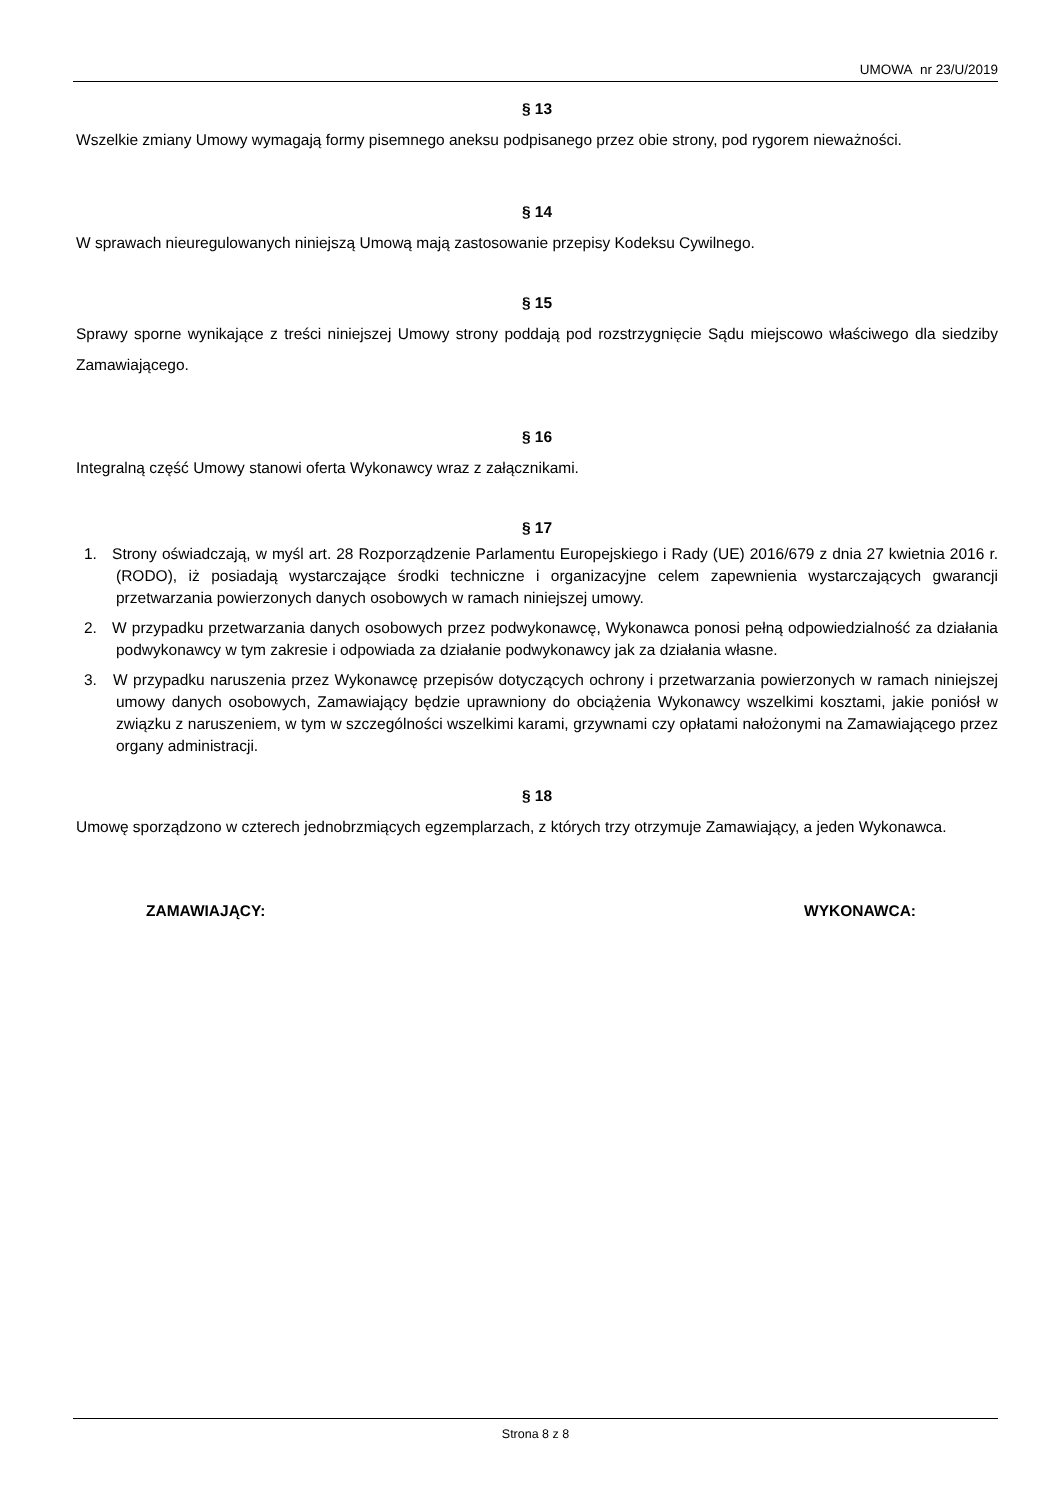UMOWA nr 23/U/2019
§ 13
Wszelkie zmiany Umowy wymagają formy pisemnego aneksu podpisanego przez obie strony, pod rygorem nieważności.
§ 14
W sprawach nieuregulowanych niniejszą Umową mają zastosowanie przepisy Kodeksu Cywilnego.
§ 15
Sprawy sporne wynikające z treści niniejszej Umowy strony poddają pod rozstrzygnięcie Sądu miejscowo właściwego dla siedziby Zamawiającego.
§ 16
Integralną część Umowy stanowi oferta Wykonawcy wraz z załącznikami.
§ 17
1. Strony oświadczają, w myśl art. 28 Rozporządzenie Parlamentu Europejskiego i Rady (UE) 2016/679 z dnia 27 kwietnia 2016 r. (RODO), iż posiadają wystarczające środki techniczne i organizacyjne celem zapewnienia wystarczających gwarancji przetwarzania powierzonych danych osobowych w ramach niniejszej umowy.
2. W przypadku przetwarzania danych osobowych przez podwykonawcę, Wykonawca ponosi pełną odpowiedzialność za działania podwykonawcy w tym zakresie i odpowiada za działanie podwykonawcy jak za działania własne.
3. W przypadku naruszenia przez Wykonawcę przepisów dotyczących ochrony i przetwarzania powierzonych w ramach niniejszej umowy danych osobowych, Zamawiający będzie uprawniony do obciążenia Wykonawcy wszelkimi kosztami, jakie poniósł w związku z naruszeniem, w tym w szczególności wszelkimi karami, grzywnami czy opłatami nałożonymi na Zamawiającego przez organy administracji.
§ 18
Umowę sporządzono w czterech jednobrzmiących egzemplarzach, z których trzy otrzymuje Zamawiający, a jeden Wykonawca.
ZAMAWIAJĄCY: WYKONAWCA:
Strona 8 z 8